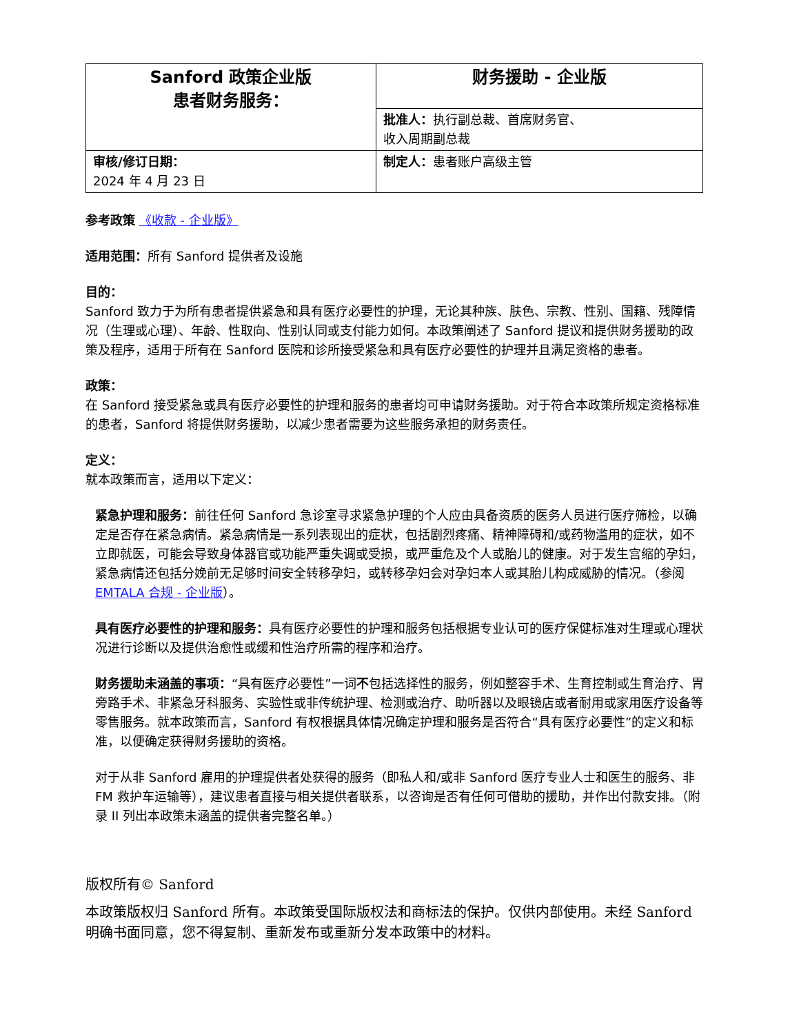| Sanford 政策企业版 患者财务服务： | 财务援助 - 企业版 |
| | 批准人： 执行副总裁、首席财务官、 收入周期副总裁 |
| 审核/修订日期： 2024 年 4 月 23 日 | 制定人： 患者账户高级主管 |
参考政策 《收款 - 企业版》
适用范围：所有 Sanford 提供者及设施
目的：
Sanford 致力于为所有患者提供紧急和具有医疗必要性的护理，无论其种族、肤色、宗教、性别、国籍、残障情况（生理或心理）、年龄、性取向、性别认同或支付能力如何。本政策阐述了 Sanford 提议和提供财务援助的政策及程序，适用于所有在 Sanford 医院和诊所接受紧急和具有医疗必要性的护理并且满足资格的患者。
政策：
在 Sanford 接受紧急或具有医疗必要性的护理和服务的患者均可申请财务援助。对于符合本政策所规定资格标准的患者，Sanford 将提供财务援助，以减少患者需要为这些服务承担的财务责任。
定义：
就本政策而言，适用以下定义：
紧急护理和服务：前往任何 Sanford 急诊室寻求紧急护理的个人应由具备资质的医务人员进行医疗筛检，以确定是否存在紧急病情。紧急病情是一系列表现出的症状，包括剧烈疼痛、精神障碍和/或药物滥用的症状，如不立即就医，可能会导致身体器官或功能严重失调或受损，或严重危及个人或胎儿的健康。对于发生宫缩的孕妇，紧急病情还包括分娩前无足够时间安全转移孕妇，或转移孕妇会对孕妇本人或其胎儿构成威胁的情况。（参阅 EMTALA 合规 - 企业版）。
具有医疗必要性的护理和服务：具有医疗必要性的护理和服务包括根据专业认可的医疗保健标准对生理或心理状况进行诊断以及提供治愈性或缓和性治疗所需的程序和治疗。
财务援助未涵盖的事项：“具有医疗必要性”一词不包括选择性的服务，例如整容手术、生育控制或生育治疗、胃旁路手术、非紧急牙科服务、实验性或非传统护理、检测或治疗、助听器以及眼镜店或者耐用或家用医疗设备等零售服务。就本政策而言，Sanford 有权根据具体情况确定护理和服务是否符合“具有医疗必要性”的定义和标准，以便确定获得财务援助的资格。
对于从非 Sanford 雇用的护理提供者处获得的服务（即私人和/或非 Sanford 医疗专业人士和医生的服务、非 FM 救护车运输等），建议患者直接与相关提供者联系，以咨询是否有任何可借助的援助，并作出付款安排。（附录 II 列出本政策未涵盖的提供者完整名单。）
版权所有© Sanford
本政策版权归 Sanford 所有。本政策受国际版权法和商标法的保护。仅供内部使用。未经 Sanford 明确书面同意，您不得复制、重新发布或重新分发本政策中的材料。